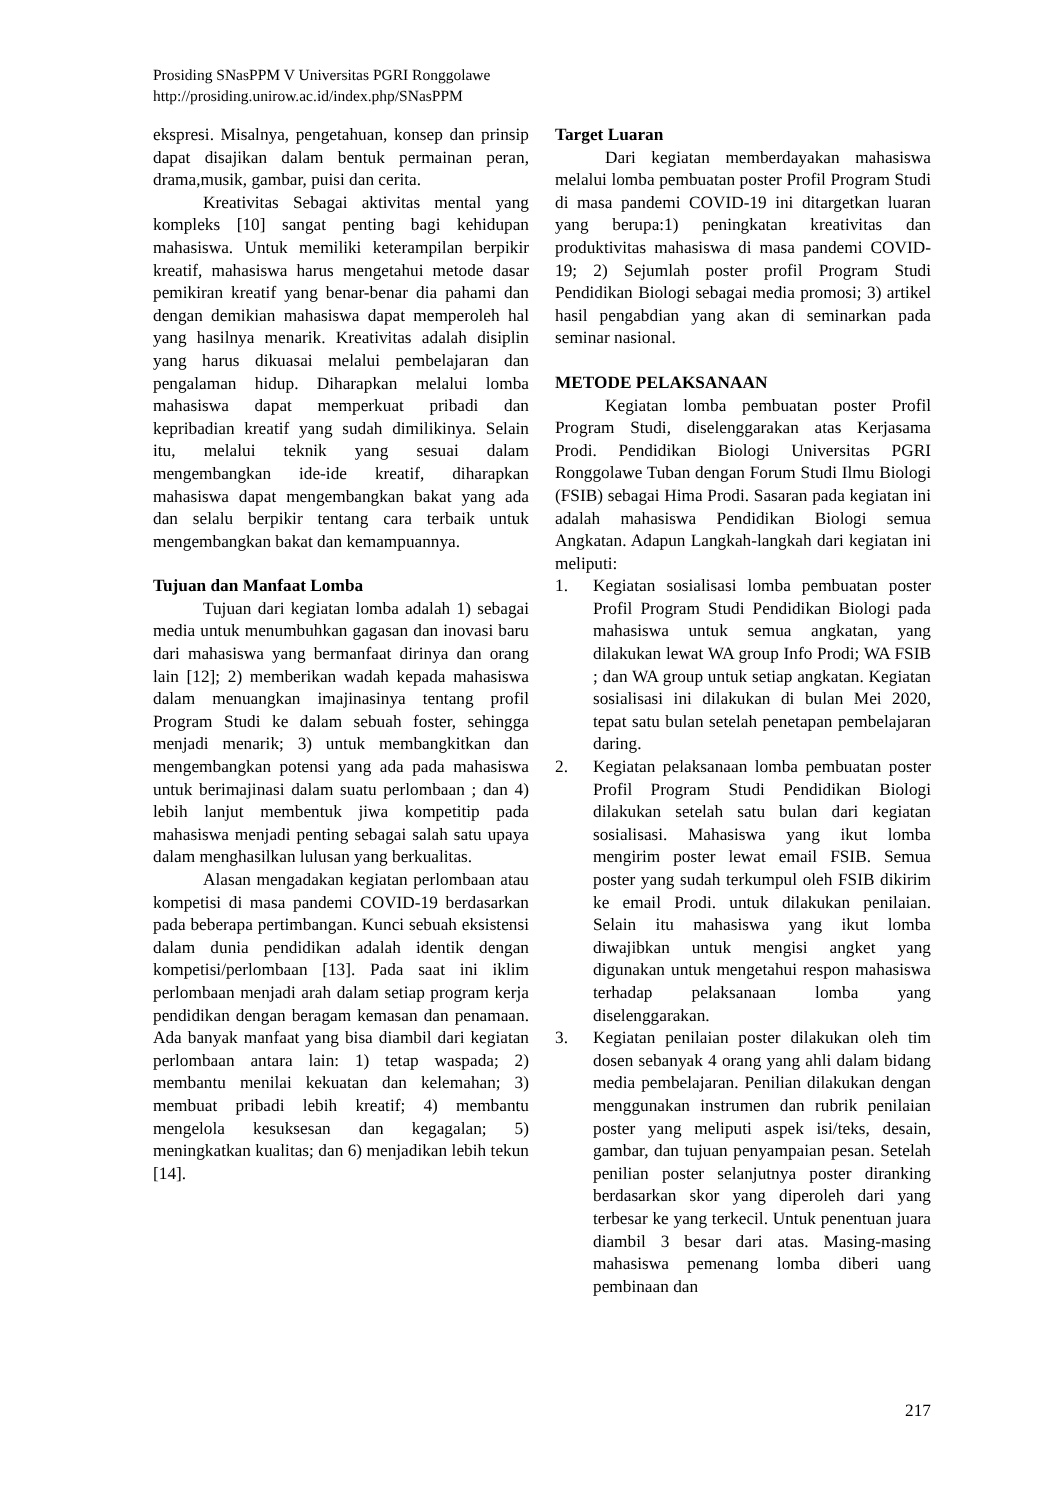Prosiding SNasPPM V Universitas PGRI Ronggolawe
http://prosiding.unirow.ac.id/index.php/SNasPPM
ekspresi. Misalnya, pengetahuan, konsep dan prinsip dapat disajikan dalam bentuk permainan peran, drama,musik, gambar, puisi dan cerita.
Kreativitas Sebagai aktivitas mental yang kompleks [10] sangat penting bagi kehidupan mahasiswa. Untuk memiliki keterampilan berpikir kreatif, mahasiswa harus mengetahui metode dasar pemikiran kreatif yang benar-benar dia pahami dan dengan demikian mahasiswa dapat memperoleh hal yang hasilnya menarik. Kreativitas adalah disiplin yang harus dikuasai melalui pembelajaran dan pengalaman hidup. Diharapkan melalui lomba mahasiswa dapat memperkuat pribadi dan kepribadian kreatif yang sudah dimilikinya. Selain itu, melalui teknik yang sesuai dalam mengembangkan ide-ide kreatif, diharapkan mahasiswa dapat mengembangkan bakat yang ada dan selalu berpikir tentang cara terbaik untuk mengembangkan bakat dan kemampuannya.
Tujuan dan Manfaat Lomba
Tujuan dari kegiatan lomba adalah 1) sebagai media untuk menumbuhkan gagasan dan inovasi baru dari mahasiswa yang bermanfaat dirinya dan orang lain [12]; 2) memberikan wadah kepada mahasiswa dalam menuangkan imajinasinya tentang profil Program Studi ke dalam sebuah foster, sehingga menjadi menarik; 3) untuk membangkitkan dan mengembangkan potensi yang ada pada mahasiswa untuk berimajinasi dalam suatu perlombaan ; dan 4) lebih lanjut membentuk jiwa kompetitip pada mahasiswa menjadi penting sebagai salah satu upaya dalam menghasilkan lulusan yang berkualitas.
Alasan mengadakan kegiatan perlombaan atau kompetisi di masa pandemi COVID-19 berdasarkan pada beberapa pertimbangan. Kunci sebuah eksistensi dalam dunia pendidikan adalah identik dengan kompetisi/perlombaan [13]. Pada saat ini iklim perlombaan menjadi arah dalam setiap program kerja pendidikan dengan beragam kemasan dan penamaan. Ada banyak manfaat yang bisa diambil dari kegiatan perlombaan antara lain: 1) tetap waspada; 2) membantu menilai kekuatan dan kelemahan; 3) membuat pribadi lebih kreatif; 4) membantu mengelola kesuksesan dan kegagalan; 5) meningkatkan kualitas; dan 6) menjadikan lebih tekun [14].
Target Luaran
Dari kegiatan memberdayakan mahasiswa melalui lomba pembuatan poster Profil Program Studi di masa pandemi COVID-19 ini ditargetkan luaran yang berupa:1) peningkatan kreativitas dan produktivitas mahasiswa di masa pandemi COVID-19; 2) Sejumlah poster profil Program Studi Pendidikan Biologi sebagai media promosi; 3) artikel hasil pengabdian yang akan di seminarkan pada seminar nasional.
METODE PELAKSANAAN
Kegiatan lomba pembuatan poster Profil Program Studi, diselenggarakan atas Kerjasama Prodi. Pendidikan Biologi Universitas PGRI Ronggolawe Tuban dengan Forum Studi Ilmu Biologi (FSIB) sebagai Hima Prodi. Sasaran pada kegiatan ini adalah mahasiswa Pendidikan Biologi semua Angkatan. Adapun Langkah-langkah dari kegiatan ini meliputi:
1. Kegiatan sosialisasi lomba pembuatan poster Profil Program Studi Pendidikan Biologi pada mahasiswa untuk semua angkatan, yang dilakukan lewat WA group Info Prodi; WA FSIB ; dan WA group untuk setiap angkatan. Kegiatan sosialisasi ini dilakukan di bulan Mei 2020, tepat satu bulan setelah penetapan pembelajaran daring.
2. Kegiatan pelaksanaan lomba pembuatan poster Profil Program Studi Pendidikan Biologi dilakukan setelah satu bulan dari kegiatan sosialisasi. Mahasiswa yang ikut lomba mengirim poster lewat email FSIB. Semua poster yang sudah terkumpul oleh FSIB dikirim ke email Prodi. untuk dilakukan penilaian. Selain itu mahasiswa yang ikut lomba diwajibkan untuk mengisi angket yang digunakan untuk mengetahui respon mahasiswa terhadap pelaksanaan lomba yang diselenggarakan.
3. Kegiatan penilaian poster dilakukan oleh tim dosen sebanyak 4 orang yang ahli dalam bidang media pembelajaran. Penilian dilakukan dengan menggunakan instrumen dan rubrik penilaian poster yang meliputi aspek isi/teks, desain, gambar, dan tujuan penyampaian pesan. Setelah penilian poster selanjutnya poster diranking berdasarkan skor yang diperoleh dari yang terbesar ke yang terkecil. Untuk penentuan juara diambil 3 besar dari atas. Masing-masing mahasiswa pemenang lomba diberi uang pembinaan dan
217